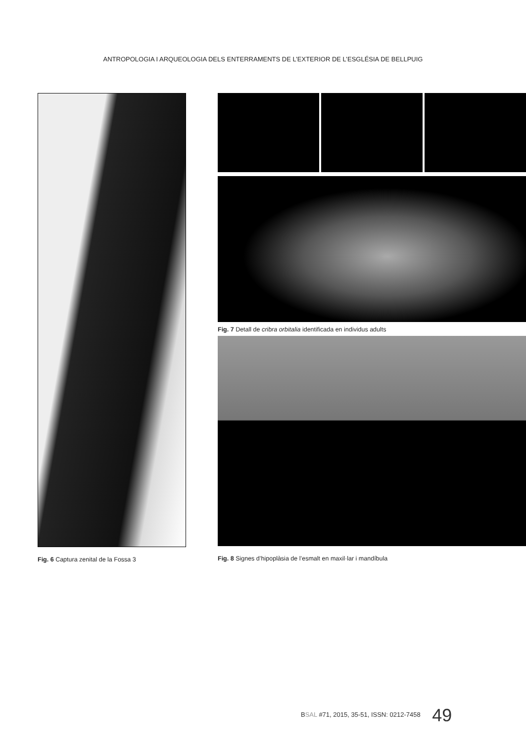ANTROPOLOGIA I ARQUEOLOGIA DELS ENTERRAMENTS DE L’EXTERIOR DE L’ESGLÉSIA DE BELLPUIG
Fig. 6 Captura zenital de la Fossa 3
Fig. 7 Detall de cribra orbitalia identificada en individus adults
Fig. 8 Signes d’hipoplàsia de l’esmalt en maxil·lar i mandíbula
BSAL #71, 2015, 35-51, ISSN: 0212-7458 49